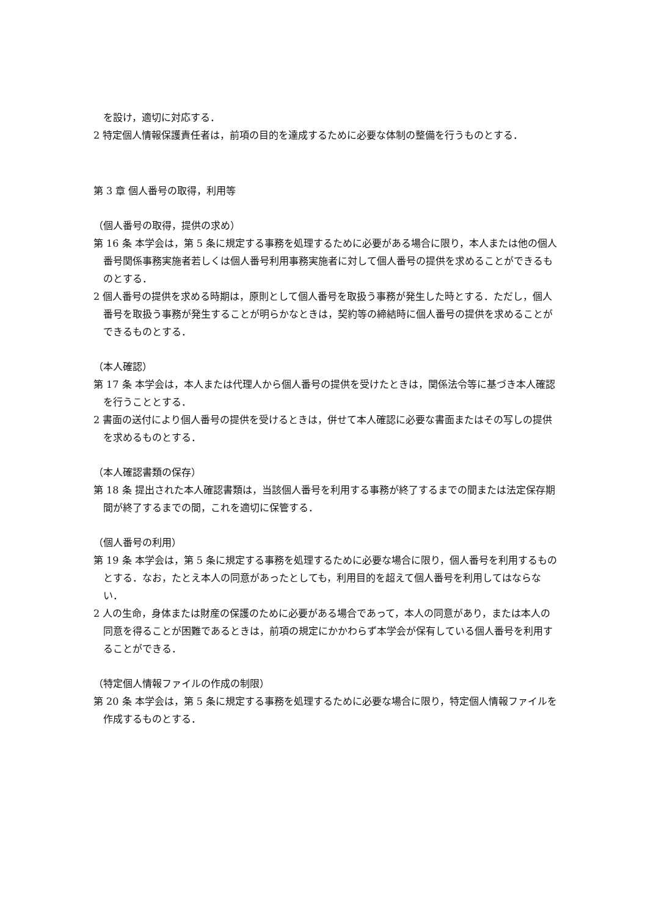を設け，適切に対応する．
2 特定個人情報保護責任者は，前項の目的を達成するために必要な体制の整備を行うものとする．
第 3 章 個人番号の取得，利用等
（個人番号の取得，提供の求め）
第 16 条 本学会は，第 5 条に規定する事務を処理するために必要がある場合に限り，本人または他の個人番号関係事務実施者若しくは個人番号利用事務実施者に対して個人番号の提供を求めることができるものとする．
2 個人番号の提供を求める時期は，原則として個人番号を取扱う事務が発生した時とする．ただし，個人番号を取扱う事務が発生することが明らかなときは，契約等の締結時に個人番号の提供を求めることができるものとする．
（本人確認）
第 17 条 本学会は，本人または代理人から個人番号の提供を受けたときは，関係法令等に基づき本人確認を行うこととする．
2 書面の送付により個人番号の提供を受けるときは，併せて本人確認に必要な書面またはその写しの提供を求めるものとする．
（本人確認書類の保存）
第 18 条 提出された本人確認書類は，当該個人番号を利用する事務が終了するまでの間または法定保存期間が終了するまでの間，これを適切に保管する．
（個人番号の利用）
第 19 条 本学会は，第 5 条に規定する事務を処理するために必要な場合に限り，個人番号を利用するものとする．なお，たとえ本人の同意があったとしても，利用目的を超えて個人番号を利用してはならない．
2 人の生命，身体または財産の保護のために必要がある場合であって，本人の同意があり，または本人の同意を得ることが困難であるときは，前項の規定にかかわらず本学会が保有している個人番号を利用することができる．
（特定個人情報ファイルの作成の制限）
第 20 条 本学会は，第 5 条に規定する事務を処理するために必要な場合に限り，特定個人情報ファイルを作成するものとする．